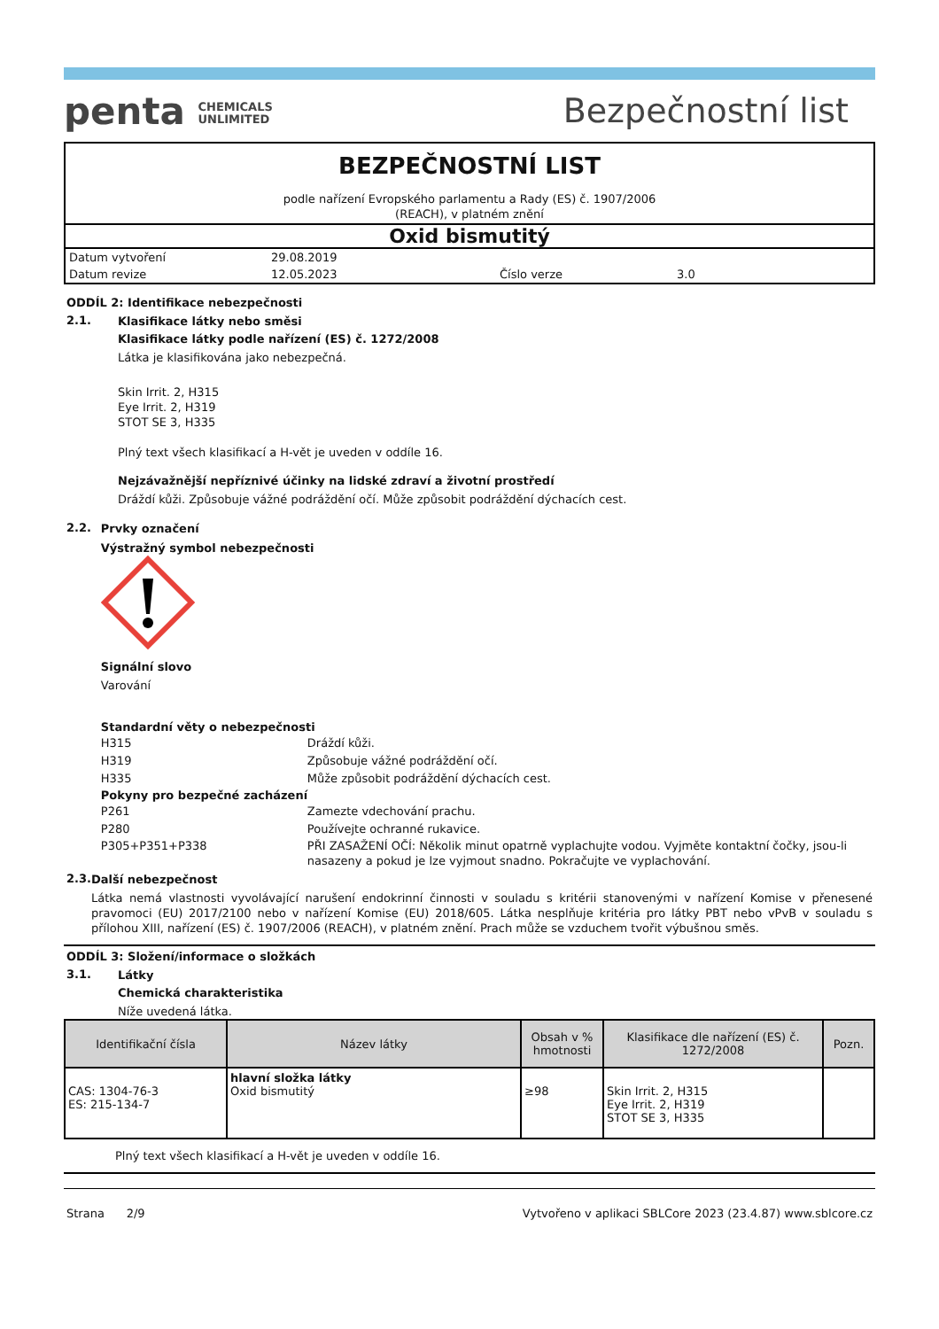penta CHEMICALS
UNLIMITED
Bezpečnostní list
BEZPEČNOSTNÍ LIST
podle nařízení Evropského parlamentu a Rady (ES) č. 1907/2006
(REACH), v platném znění
Oxid bismutitý
Datum vytvoření 29.08.2019
Datum revize 12.05.2023 Číslo verze 3.0
ODDÍL 2: Identifikace nebezpečnosti
2.1.
Klasifikace látky nebo směsi
Klasifikace látky podle nařízení (ES) č. 1272/2008
Látka je klasifikována jako nebezpečná.
Skin Irrit. 2, H315
Eye Irrit. 2, H319
STOT SE 3, H335
Plný text všech klasifikací a H-vět je uveden v oddíle 16.
Nejzávažnější nepříznivé účinky na lidské zdraví a životní prostředí
Dráždí kůži. Způsobuje vážné podráždění očí. Může způsobit podráždění dýchacích cest.
2.2.
Prvky označení
Výstražný symbol nebezpečnosti
Signální slovo
Varování
Standardní věty o nebezpečnosti
H315 Dráždí kůži.
H319 Způsobuje vážné podráždění očí.
H335 Může způsobit podráždění dýchacích cest.
Pokyny pro bezpečné zacházení
P261 Zamezte vdechování prachu.
P280 Používejte ochranné rukavice.
P305+P351+P338 PŘI ZASAŽENÍ OČÍ: Několik minut opatrně vyplachujte vodou. Vyjměte kontaktní čočky, jsou-li nasazeny a pokud je lze vyjmout snadno. Pokračujte ve vyplachování.
2.3.
Další nebezpečnost
Látka nemá vlastnosti vyvolávající narušení endokrinní činnosti v souladu s kritérii stanovenými v nařízení Komise v přenesené pravomoci (EU) 2017/2100 nebo v nařízení Komise (EU) 2018/605. Látka nesplňuje kritéria pro látky PBT nebo vPvB v souladu s přílohou XIII, nařízení (ES) č. 1907/2006 (REACH), v platném znění. Prach může se vzduchem tvořit výbušnou směs.
ODDÍL 3: Složení/informace o složkách
3.1.
Látky
Chemická charakteristika
Níže uvedená látka.
| Identifikační čísla | Název látky | Obsah v % hmotnosti | Klasifikace dle nařízení (ES) č. 1272/2008 | Pozn. |
| --- | --- | --- | --- | --- |
| CAS: 1304-76-3 ES: 215-134-7 | hlavní složka látky Oxid bismutitý | ≥98 | Skin Irrit. 2, H315 Eye Irrit. 2, H319 STOT SE 3, H335 | |
Plný text všech klasifikací a H-vět je uveden v oddíle 16.
Strana 2/9 Vytvořeno v aplikaci SBLCore 2023 (23.4.87) www.sblcore.cz